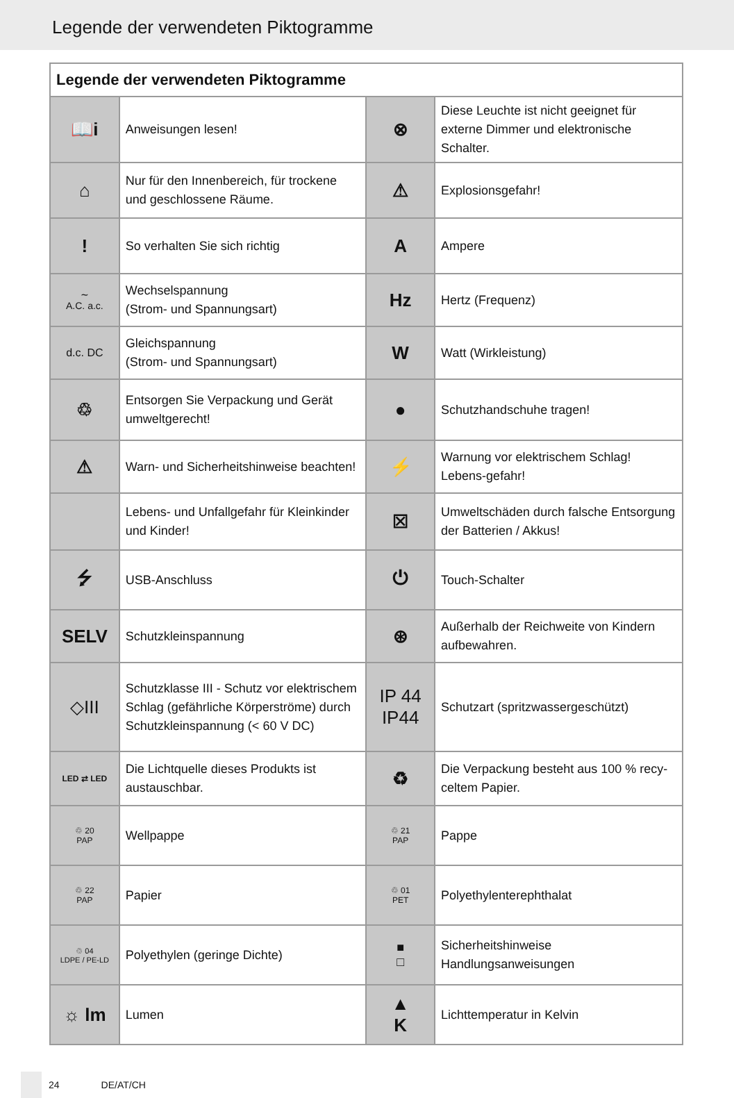Legende der verwendeten Piktogramme
| Legende der verwendeten Piktogramme | | | |
| --- | --- | --- | --- |
| 📖i | Anweisungen lesen! | ⊗ | Diese Leuchte ist nicht geeignet für externe Dimmer und elektronische Schalter. |
| ⌂ | Nur für den Innenbereich, für trockene und geschlossene Räume. | ⚠ | Explosionsgefahr! |
| ! | So verhalten Sie sich richtig | A | Ampere |
| ∼ A.C. a.c. | Wechselspannung (Strom- und Spannungsart) | Hz | Hertz (Frequenz) |
| d.c. DC | Gleichspannung (Strom- und Spannungsart) | W | Watt (Wirkleistung) |
| ♲ | Entsorgen Sie Verpackung und Gerät umweltgerecht! | ● | Schutzhandschuhe tragen! |
| ⚠ | Warn- und Sicherheitshinweise beachten! | ⚡ | Warnung vor elektrischem Schlag! Lebens-gefahr! |
| | Lebens- und Unfallgefahr für Kleinkinder und Kinder! | ☒ | Umweltschäden durch falsche Entsorgung der Batterien / Akkus! |
| ⭍ | USB-Anschluss | ⏻ | Touch-Schalter |
| SELV | Schutzkleinspannung | ⊛ | Außerhalb der Reichweite von Kindern aufbewahren. |
| ◇III | Schutzklasse III - Schutz vor elektrischem Schlag (gefährliche Körperströme) durch Schutzkleinspannung (< 60 V DC) | IP 44 IP44 | Schutzart (spritzwassergeschützt) |
| LED ⇄ LED | Die Lichtquelle dieses Produkts ist austauschbar. | ♻ | Die Verpackung besteht aus 100 % recy-celtem Papier. |
| ♲ 20 PAP | Wellpappe | ♲ 21 PAP | Pappe |
| ♲ 22 PAP | Papier | ♲ 01 PET | Polyethylenterephthalat |
| ♲ 04 LDPE / PE-LD | Polyethylen (geringe Dichte) | ■ □ | Sicherheitshinweise Handlungsanweisungen |
| ☼ lm | Lumen | ▲ K | Lichttemperatur in Kelvin |
24 DE/AT/CH